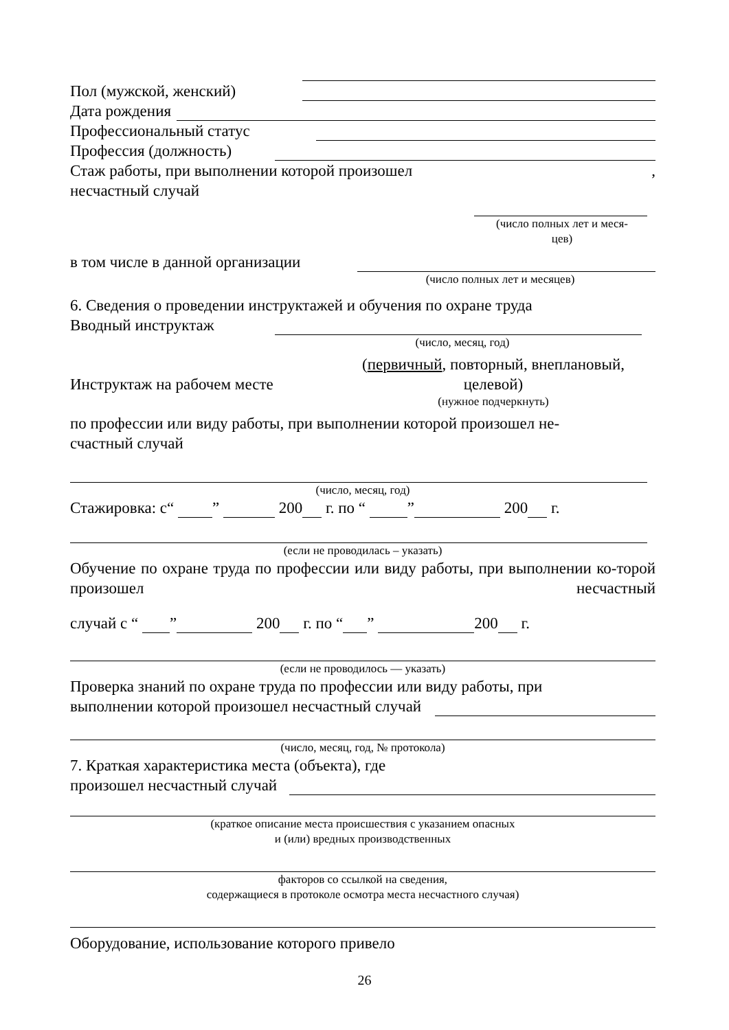Пол (мужской, женский)
Дата рождения
Профессиональный статус
Профессия (должность)
Стаж работы, при выполнении которой произошел,
несчастный случай
(число полных лет и меся-
цев)
в том числе в данной организации
(число полных лет и месяцев)
6. Сведения о проведении инструктажей и обучения по охране труда
Вводный инструктаж
(число, месяц, год)
Инструктаж на рабочем месте (первичный, повторный, внеплановый, целевой)
(нужное подчеркнуть)
по профессии или виду работы, при выполнении которой произошел не-
счастный случай
(число, месяц, год)
Стажировка: с“ ” 200 г. по “ ” 200 г.
(если не проводилась – указать)
Обучение по охране труда по профессии или виду работы, при выполнении ко-торой произошел несчастный
случай с “ ” 200 г. по “ ” 200 г.
(если не проводилось — указать)
Проверка знаний по охране труда по профессии или виду работы, при
выполнении которой произошел несчастный случай
(число, месяц, год, № протокола)
7. Краткая характеристика места (объекта), где
произошел несчастный случай
(краткое описание места происшествия с указанием опасных
и (или) вредных производственных
факторов со ссылкой на сведения,
содержащиеся в протоколе осмотра места несчастного случая)
Оборудование, использование которого привело
26